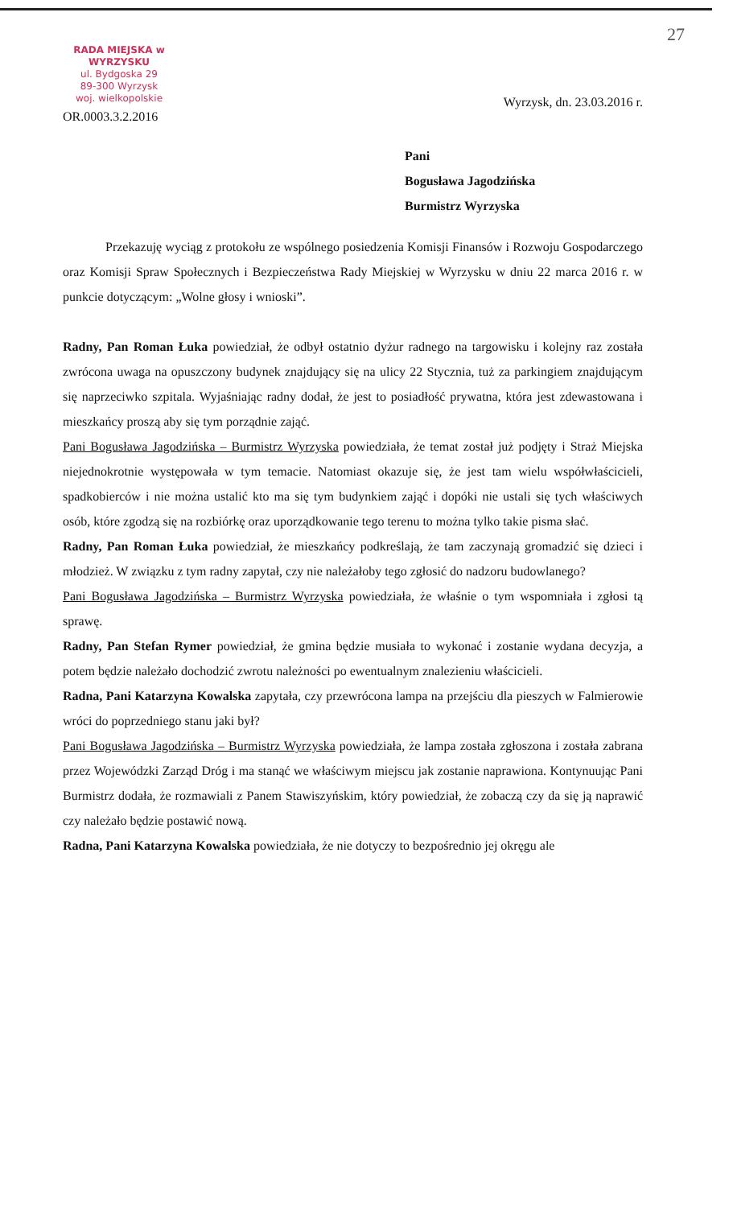27
RADA MIEJSKA w WYRZYSKU
ul. Bydgoska 29
89-300 Wyrzysk
woj. wielkopolskie
Wyrzysk, dn. 23.03.2016 r.
OR.0003.3.2.2016
Pani
Bogusława Jagodzińska
Burmistrz Wyrzyska
Przekazuję wyciąg z protokołu ze wspólnego posiedzenia Komisji Finansów i Rozwoju Gospodarczego oraz Komisji Spraw Społecznych i Bezpieczeństwa Rady Miejskiej w Wyrzysku w dniu 22 marca 2016 r. w punkcie dotyczącym: „Wolne głosy i wnioski”.
Radny, Pan Roman Łuka powiedział, że odbył ostatnio dyżur radnego na targowisku i kolejny raz została zwrócona uwaga na opuszczony budynek znajdujący się na ulicy 22 Stycznia, tuż za parkingiem znajdującym się naprzeciwko szpitala. Wyjaśniając radny dodał, że jest to posiadłość prywatna, która jest zdewastowana i mieszkańcy proszą aby się tym porządnie zająć.
Pani Bogusława Jagodzińska – Burmistrz Wyrzyska powiedziała, że temat został już podjęty i Straż Miejska niejednokrotnie występowała w tym temacie. Natomiast okazuje się, że jest tam wielu współwłaścicieli, spadkobierców i nie można ustalić kto ma się tym budynkiem zająć i dopóki nie ustali się tych właściwych osób, które zgodzą się na rozbiórkę oraz uporządkowanie tego terenu to można tylko takie pisma słać.
Radny, Pan Roman Łuka powiedział, że mieszkańcy podkreślają, że tam zaczynają gromadzić się dzieci i młodzież. W związku z tym radny zapytał, czy nie należałoby tego zgłosić do nadzoru budowlanego?
Pani Bogusława Jagodzińska – Burmistrz Wyrzyska powiedziała, że właśnie o tym wspomniała i zgłosi tą sprawę.
Radny, Pan Stefan Rymer powiedział, że gmina będzie musiała to wykonać i zostanie wydana decyzja, a potem będzie należało dochodzić zwrotu należności po ewentualnym znalezieniu właścicieli.
Radna, Pani Katarzyna Kowalska zapytała, czy przewrócona lampa na przejściu dla pieszych w Falmierowie wróci do poprzedniego stanu jaki był?
Pani Bogusława Jagodzińska – Burmistrz Wyrzyska powiedziała, że lampa została zgłoszona i została zabrana przez Wojewódzki Zarząd Dróg i ma stanąć we właściwym miejscu jak zostanie naprawiona. Kontynuując Pani Burmistrz dodała, że rozmawiali z Panem Stawiszyńskim, który powiedział, że zobaczą czy da się ją naprawić czy należało będzie postawić nową.
Radna, Pani Katarzyna Kowalska powiedziała, że nie dotyczy to bezpośrednio jej okręgu ale